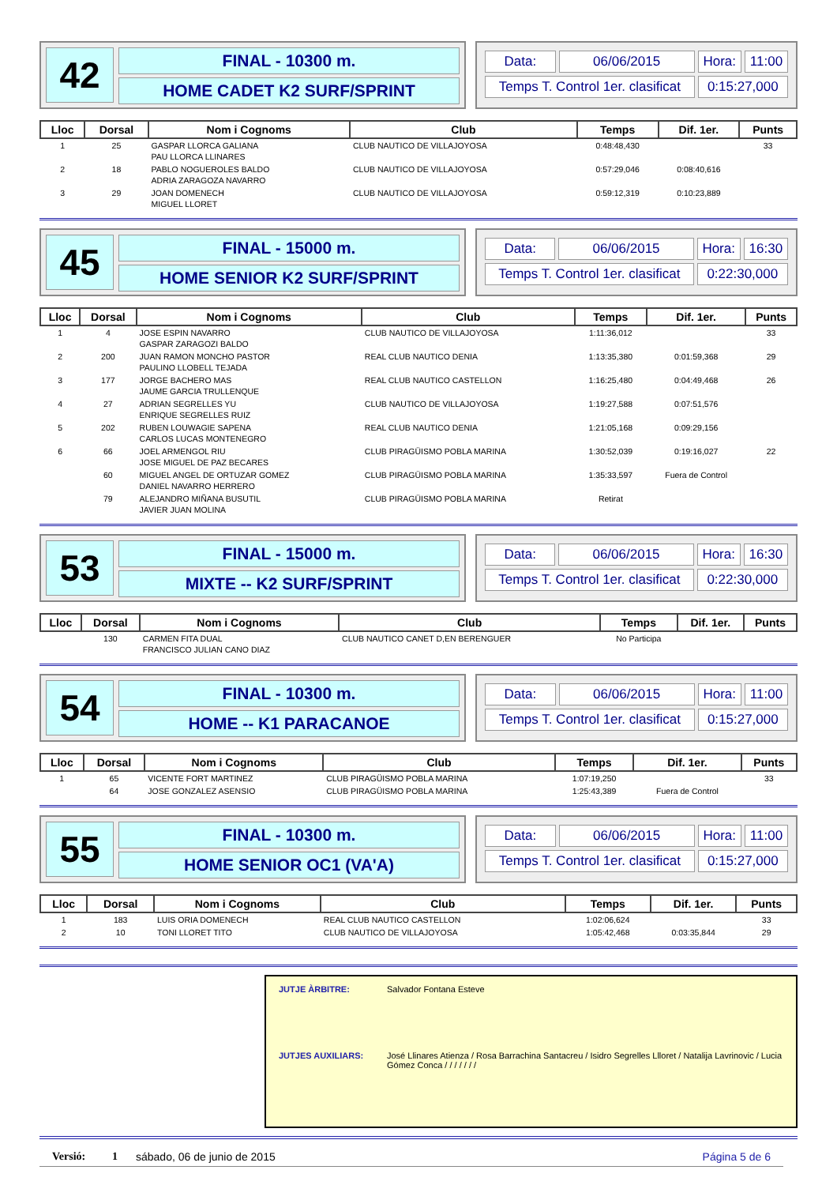42
FINAL - 10300 m.
HOME CADET K2 SURF/SPRINT
| Data: | 06/06/2015 | Hora: | 11:00 |
| Temps T. Control 1er. clasificat | | 0:15:27,000 | |
| Lloc | Dorsal | Nom i Cognoms | Club | Temps | Dif. 1er. | Punts |
| --- | --- | --- | --- | --- | --- | --- |
| 1 | 25 | GASPAR LLORCA GALIANA PAU LLORCA LLINARES | CLUB NAUTICO DE VILLAJOYOSA | 0:48:48,430 | | 33 |
| 2 | 18 | PABLO NOGUEROLES BALDO ADRIA ZARAGOZA NAVARRO | CLUB NAUTICO DE VILLAJOYOSA | 0:57:29,046 | 0:08:40,616 | |
| 3 | 29 | JOAN DOMENECH MIGUEL LLORET | CLUB NAUTICO DE VILLAJOYOSA | 0:59:12,319 | 0:10:23,889 | |
45
FINAL - 15000 m.
HOME SENIOR K2 SURF/SPRINT
| Data: | 06/06/2015 | Hora: | 16:30 |
| Temps T. Control 1er. clasificat | | 0:22:30,000 | |
| Lloc | Dorsal | Nom i Cognoms | Club | Temps | Dif. 1er. | Punts |
| --- | --- | --- | --- | --- | --- | --- |
| 1 | 4 | JOSE ESPIN NAVARRO GASPAR ZARAGOZI BALDO | CLUB NAUTICO DE VILLAJOYOSA | 1:11:36,012 | | 33 |
| 2 | 200 | JUAN RAMON MONCHO PASTOR PAULINO LLOBELL TEJADA | REAL CLUB NAUTICO DENIA | 1:13:35,380 | 0:01:59,368 | 29 |
| 3 | 177 | JORGE BACHERO MAS JAUME GARCIA TRULLENQUE | REAL CLUB NAUTICO CASTELLON | 1:16:25,480 | 0:04:49,468 | 26 |
| 4 | 27 | ADRIAN SEGRELLES YU ENRIQUE SEGRELLES RUIZ | CLUB NAUTICO DE VILLAJOYOSA | 1:19:27,588 | 0:07:51,576 | |
| 5 | 202 | RUBEN LOUWAGIE SAPENA CARLOS LUCAS MONTENEGRO | REAL CLUB NAUTICO DENIA | 1:21:05,168 | 0:09:29,156 | |
| 6 | 66 | JOEL ARMENGOL RIU JOSE MIGUEL DE PAZ BECARES | CLUB PIRAGÜISMO POBLA MARINA | 1:30:52,039 | 0:19:16,027 | 22 |
| | 60 | MIGUEL ANGEL DE ORTUZAR GOMEZ DANIEL NAVARRO HERRERO | CLUB PIRAGÜISMO POBLA MARINA | 1:35:33,597 | Fuera de Control | |
| | 79 | ALEJANDRO MIÑANA BUSUTIL JAVIER JUAN MOLINA | CLUB PIRAGÜISMO POBLA MARINA | Retirat | | |
53
FINAL - 15000 m.
MIXTE -- K2 SURF/SPRINT
| Data: | 06/06/2015 | Hora: | 16:30 |
| Temps T. Control 1er. clasificat | | 0:22:30,000 | |
| Lloc | Dorsal | Nom i Cognoms | Club | Temps | Dif. 1er. | Punts |
| --- | --- | --- | --- | --- | --- | --- |
| | 130 | CARMEN FITA DUAL FRANCISCO JULIAN CANO DIAZ | CLUB NAUTICO CANET D,EN BERENGUER | No Participa | | |
54
FINAL - 10300 m.
HOME -- K1 PARACANOE
| Data: | 06/06/2015 | Hora: | 11:00 |
| Temps T. Control 1er. clasificat | | 0:15:27,000 | |
| Lloc | Dorsal | Nom i Cognoms | Club | Temps | Dif. 1er. | Punts |
| --- | --- | --- | --- | --- | --- | --- |
| 1 | 65 | VICENTE FORT MARTINEZ | CLUB PIRAGÜISMO POBLA MARINA | 1:07:19,250 | | 33 |
| | 64 | JOSE GONZALEZ ASENSIO | CLUB PIRAGÜISMO POBLA MARINA | 1:25:43,389 | Fuera de Control | |
55
FINAL - 10300 m.
HOME SENIOR OC1 (VA'A)
| Data: | 06/06/2015 | Hora: | 11:00 |
| Temps T. Control 1er. clasificat | | 0:15:27,000 | |
| Lloc | Dorsal | Nom i Cognoms | Club | Temps | Dif. 1er. | Punts |
| --- | --- | --- | --- | --- | --- | --- |
| 1 | 183 | LUIS ORIA DOMENECH | REAL CLUB NAUTICO CASTELLON | 1:02:06,624 | | 33 |
| 2 | 10 | TONI LLORET TITO | CLUB NAUTICO DE VILLAJOYOSA | 1:05:42,468 | 0:03:35,844 | 29 |
JUTJE ÀRBITRE: Salvador Fontana Esteve JUTJES AUXILIARS: José Llinares Atienza / Rosa Barrachina Santacreu / Isidro Segrelles Llloret / Natalija Lavrinovic / Lucia Gómez Conca / / / / / / /
Versió: 1 sábado, 06 de junio de 2015 Página 5 de 6